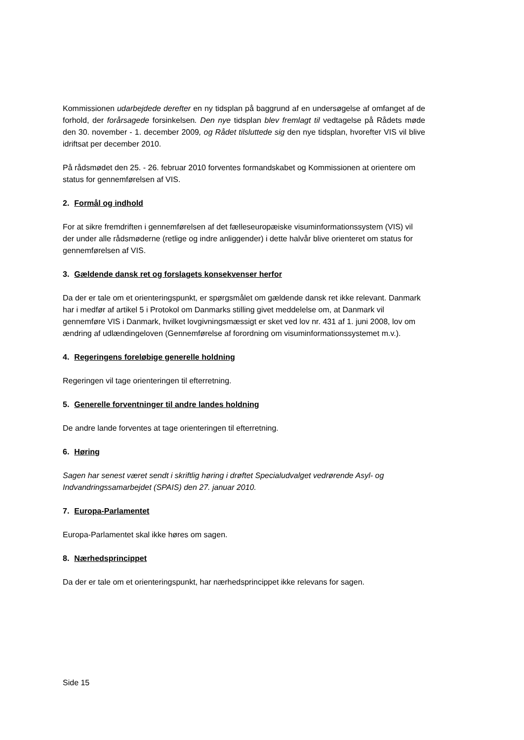Kommissionen udarbejdede derefter en ny tidsplan på baggrund af en undersøgelse af omfanget af de forhold, der forårsagede forsinkelsen. Den nye tidsplan blev fremlagt til vedtagelse på Rådets møde den 30. november - 1. december 2009, og Rådet tilsluttede sig den nye tidsplan, hvorefter VIS vil blive idriftsat per december 2010.
På rådsmødet den 25. - 26. februar 2010 forventes formandskabet og Kommissionen at orientere om status for gennemførelsen af VIS.
2. Formål og indhold
For at sikre fremdriften i gennemførelsen af det fælleseuropæiske visuminformationssystem (VIS) vil der under alle rådsmøderne (retlige og indre anliggender) i dette halvår blive orienteret om status for gennemførelsen af VIS.
3. Gældende dansk ret og forslagets konsekvenser herfor
Da der er tale om et orienteringspunkt, er spørgsmålet om gældende dansk ret ikke relevant. Danmark har i medfør af artikel 5 i Protokol om Danmarks stilling givet meddelelse om, at Danmark vil gennemføre VIS i Danmark, hvilket lovgivningsmæssigt er sket ved lov nr. 431 af 1. juni 2008, lov om ændring af udlændingeloven (Gennemførelse af forordning om visuminformationssystemet m.v.).
4. Regeringens foreløbige generelle holdning
Regeringen vil tage orienteringen til efterretning.
5. Generelle forventninger til andre landes holdning
De andre lande forventes at tage orienteringen til efterretning.
6. Høring
Sagen har senest været sendt i skriftlig høring i drøftet Specialudvalget vedrørende Asyl- og Indvandringssamarbejdet (SPAIS) den 27. januar 2010.
7. Europa-Parlamentet
Europa-Parlamentet skal ikke høres om sagen.
8. Nærhedsprincippet
Da der er tale om et orienteringspunkt, har nærhedsprincippet ikke relevans for sagen.
Side 15